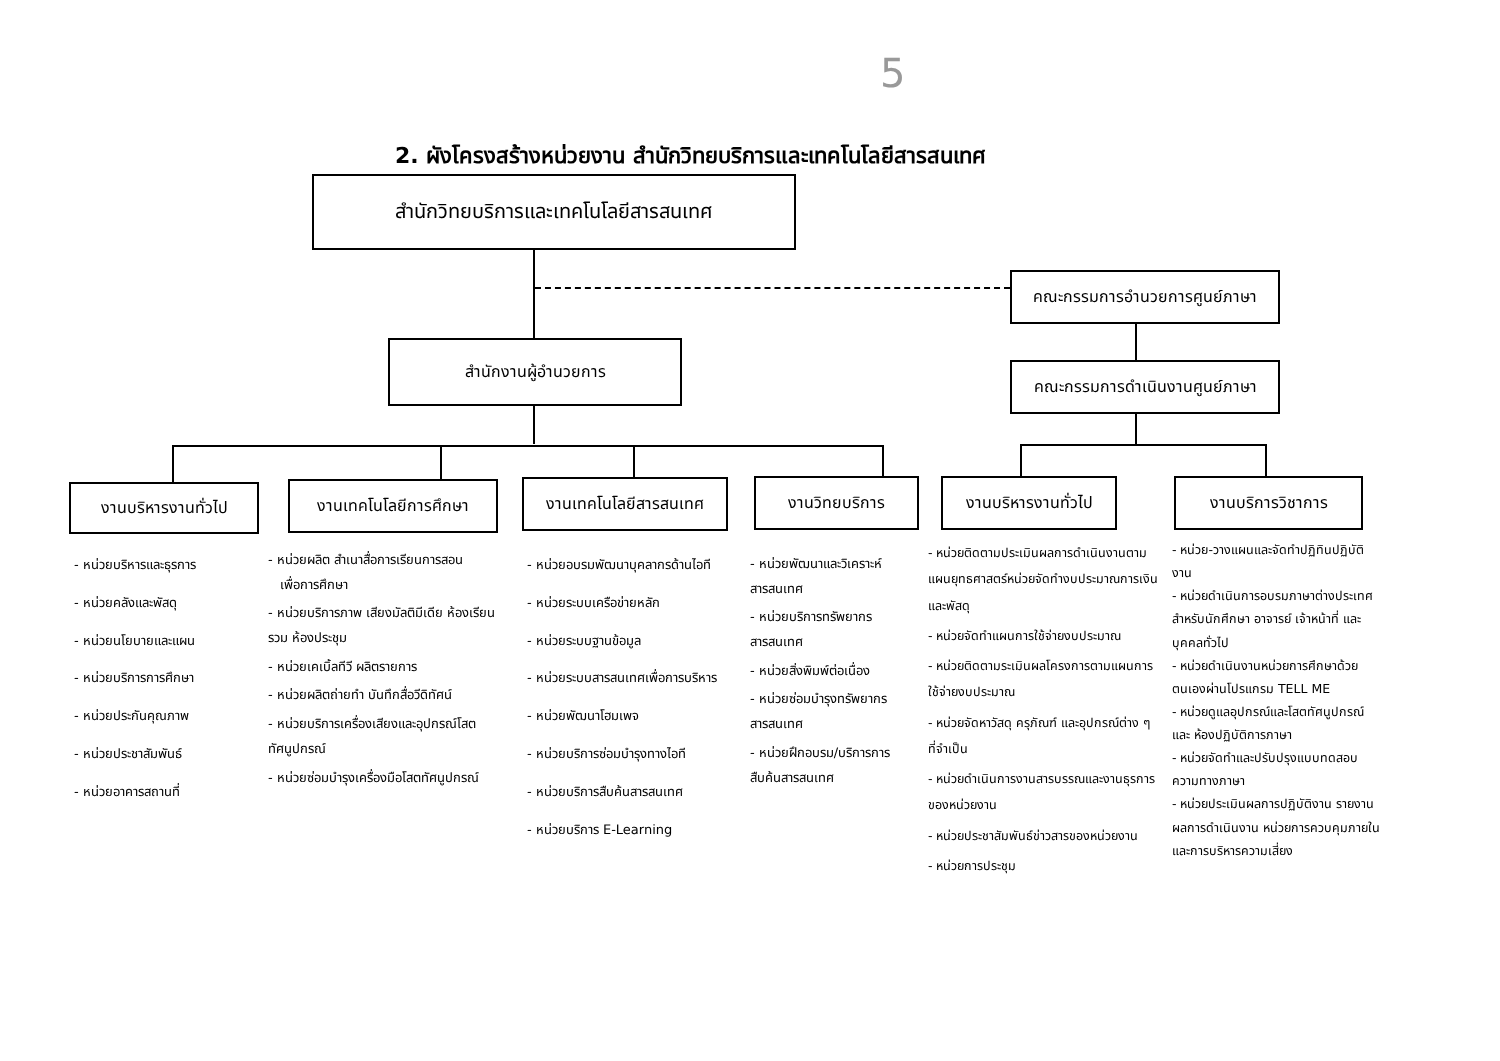5
2. ผังโครงสร้างหน่วยงาน สำนักวิทยบริการและเทคโนโลยีสารสนเทศ
สำนักวิทยบริการและเทคโนโลยีสารสนเทศ
คณะกรรมการอำนวยการศูนย์ภาษา
คณะกรรมการดำเนินงานศูนย์ภาษา
สำนักงานผู้อำนวยการ
งานบริหารงานทั่วไป งานเทคโนโลยีการศึกษา งานเทคโนโลยีสารสนเทศ งานวิทยบริการ
งานบริหารงานทั่วไป
งานบริการวิชาการ
- หน่วยบริหารและธุรการ
- หน่วยคลังและพัสดุ
- หน่วยนโยบายและแผน
- หน่วยบริการการศึกษา
- หน่วยประกันคุณภาพ
- หน่วยประชาสัมพันธ์
- หน่วยอาคารสถานที่
- หน่วยผลิต สำเนาสื่อการเรียนการสอน
เพื่อการศึกษา
- หน่วยบริการภาพ เสียงมัลติมีเดีย ห้องเรียนรวม ห้องประชุม
- หน่วยเคเบิ้ลทีวี ผลิตรายการ
- หน่วยผลิตถ่ายทำ บันทึกสื่อวีดิทัศน์
- หน่วยบริการเครื่องเสียงและอุปกรณ์โสตทัศนูปกรณ์
- หน่วยซ่อมบำรุงเครื่องมือโสตทัศนูปกรณ์
- หน่วยอบรมพัฒนาบุคลากรด้านไอที
- หน่วยระบบเครือข่ายหลัก
- หน่วยระบบฐานข้อมูล
- หน่วยระบบสารสนเทศเพื่อการบริหาร
- หน่วยพัฒนาโฮมเพจ
- หน่วยบริการซ่อมบำรุงทางไอที
- หน่วยบริการสืบค้นสารสนเทศ
- หน่วยบริการ E-Learning
- หน่วยพัฒนาและวิเคราะห์สารสนเทศ
- หน่วยบริการทรัพยากรสารสนเทศ
- หน่วยสิ่งพิมพ์ต่อเนื่อง
- หน่วยซ่อมบำรุงทรัพยากรสารสนเทศ
- หน่วยฝึกอบรม/บริการการสืบค้นสารสนเทศ
- หน่วยติดตามประเมินผลการดำเนินงานตามแผนยุทธศาสตร์หน่วยจัดทำงบประมาณการเงินและพัสดุ
- หน่วยจัดทำแผนการใช้จ่ายงบประมาณ
- หน่วยติดตามระเมินผลโครงการตามแผนการใช้จ่ายงบประมาณ
- หน่วยจัดหาวัสดุ ครุภัณฑ์ และอุปกรณ์ต่าง ๆ ที่จำเป็น
- หน่วยดำเนินการงานสารบรรณและงานธุรการของหน่วยงาน
- หน่วยประชาสัมพันธ์ข่าวสารของหน่วยงาน
- หน่วยการประชุม
- หน่วย-วางแผนและจัดทำปฏิทินปฏิบัติงาน
- หน่วยดำเนินการอบรมภาษาต่างประเทศ สำหรับนักศึกษา อาจารย์ เจ้าหน้าที่ และ บุคคลทั่วไป
- หน่วยดำเนินงานหน่วยการศึกษาด้วยตนเองผ่านโปรแกรม TELL ME
- หน่วยดูแลอุปกรณ์และโสตทัศนูปกรณ์ และ ห้องปฏิบัติการภาษา
- หน่วยจัดทำและปรับปรุงแบบทดสอบความทางภาษา
- หน่วยประเมินผลการปฏิบัติงาน รายงานผลการดำเนินงาน หน่วยการควบคุมภายในและการบริหารความเสี่ยง